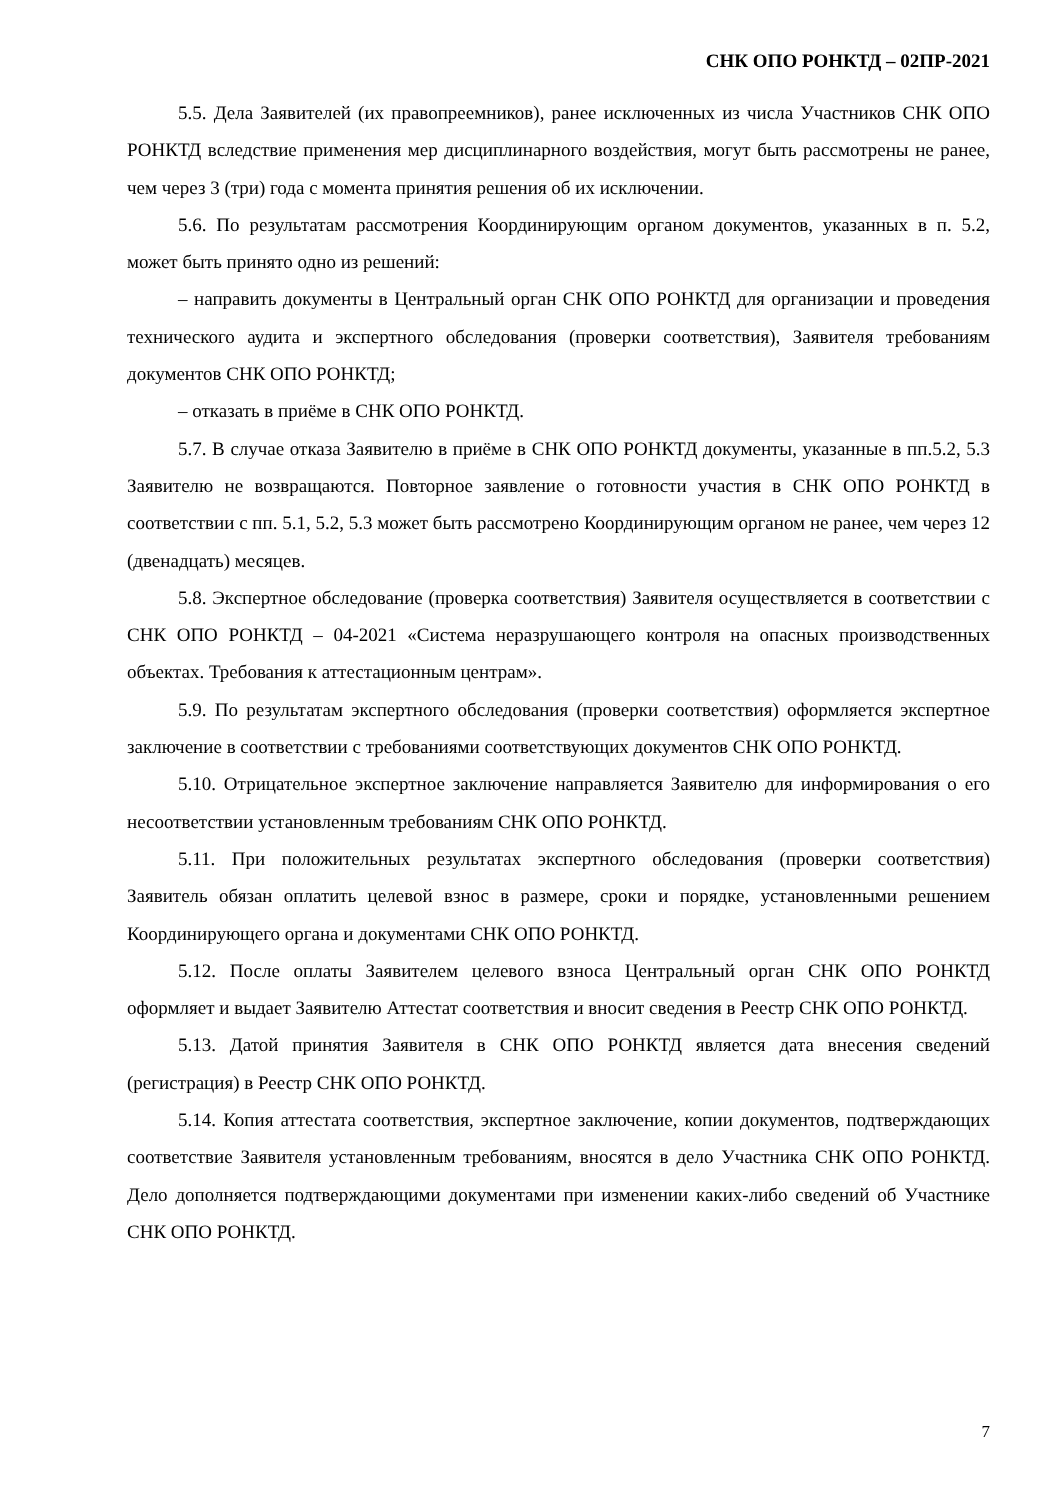СНК ОПО РОНКТД – 02ПР-2021
5.5. Дела Заявителей (их правопреемников), ранее исключенных из числа Участников СНК ОПО РОНКТД вследствие применения мер дисциплинарного воздействия, могут быть рассмотрены не ранее, чем через 3 (три) года с момента принятия решения об их исключении.
5.6. По результатам рассмотрения Координирующим органом документов, указанных в п. 5.2, может быть принято одно из решений:
– направить документы в Центральный орган СНК ОПО РОНКТД для организации и проведения технического аудита и экспертного обследования (проверки соответствия), Заявителя требованиям документов СНК ОПО РОНКТД;
– отказать в приёме в СНК ОПО РОНКТД.
5.7. В случае отказа Заявителю в приёме в СНК ОПО РОНКТД документы, указанные в пп.5.2, 5.3 Заявителю не возвращаются. Повторное заявление о готовности участия в СНК ОПО РОНКТД в соответствии с пп. 5.1, 5.2, 5.3 может быть рассмотрено Координирующим органом не ранее, чем через 12 (двенадцать) месяцев.
5.8. Экспертное обследование (проверка соответствия) Заявителя осуществляется в соответствии с СНК ОПО РОНКТД – 04-2021 «Система неразрушающего контроля на опасных производственных объектах. Требования к аттестационным центрам».
5.9. По результатам экспертного обследования (проверки соответствия) оформляется экспертное заключение в соответствии с требованиями соответствующих документов СНК ОПО РОНКТД.
5.10. Отрицательное экспертное заключение направляется Заявителю для информирования о его несоответствии установленным требованиям СНК ОПО РОНКТД.
5.11. При положительных результатах экспертного обследования (проверки соответствия) Заявитель обязан оплатить целевой взнос в размере, сроки и порядке, установленными решением Координирующего органа и документами СНК ОПО РОНКТД.
5.12. После оплаты Заявителем целевого взноса Центральный орган СНК ОПО РОНКТД оформляет и выдает Заявителю Аттестат соответствия и вносит сведения в Реестр СНК ОПО РОНКТД.
5.13. Датой принятия Заявителя в СНК ОПО РОНКТД является дата внесения сведений (регистрация) в Реестр СНК ОПО РОНКТД.
5.14. Копия аттестата соответствия, экспертное заключение, копии документов, подтверждающих соответствие Заявителя установленным требованиям, вносятся в дело Участника СНК ОПО РОНКТД. Дело дополняется подтверждающими документами при изменении каких-либо сведений об Участнике СНК ОПО РОНКТД.
7